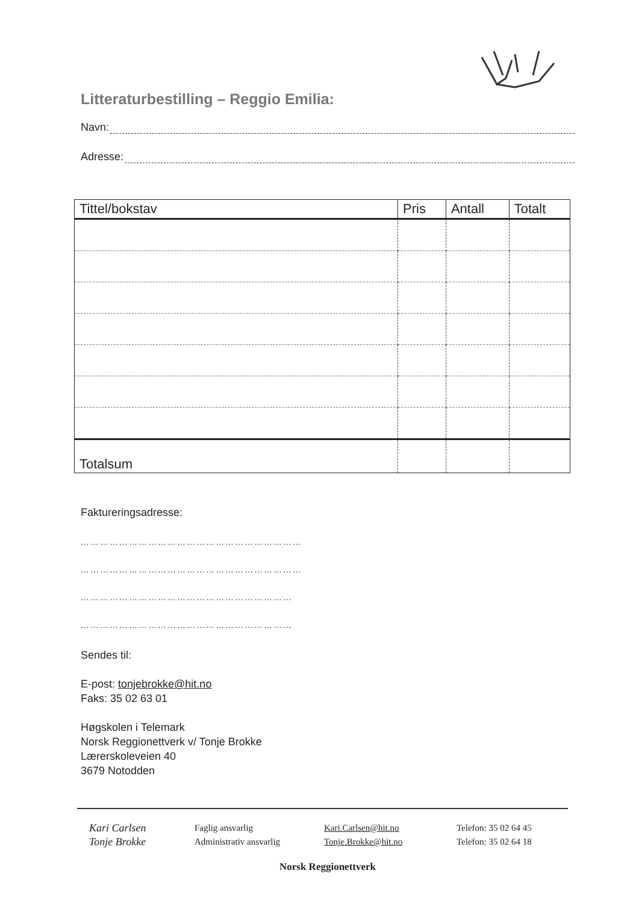Litteraturbestilling – Reggio Emilia:
Navn:
Adresse:
| Tittel/bokstav | Pris | Antall | Totalt |
| --- | --- | --- | --- |
| Totalsum | | | |
Faktureringsadresse:
……………………………………………………………
……………………………………………………………
…………………………………………………………
…………………………………………………………
Sendes til:
E-post: tonjebrokke@hit.no
Faks: 35 02 63 01
Høgskolen i Telemark
Norsk Reggionettverk v/ Tonje Brokke
Lærerskoleveien 40
3679 Notodden
Kari Carlsen
Faglig ansvarlig
Kari.Carlsen@hit.no
Telefon: 35 02 64 45
Tonje Brokke
Administrativ ansvarlig
Tonje.Brokke@hit.no
Telefon: 35 02 64 18
Norsk Reggionettverk